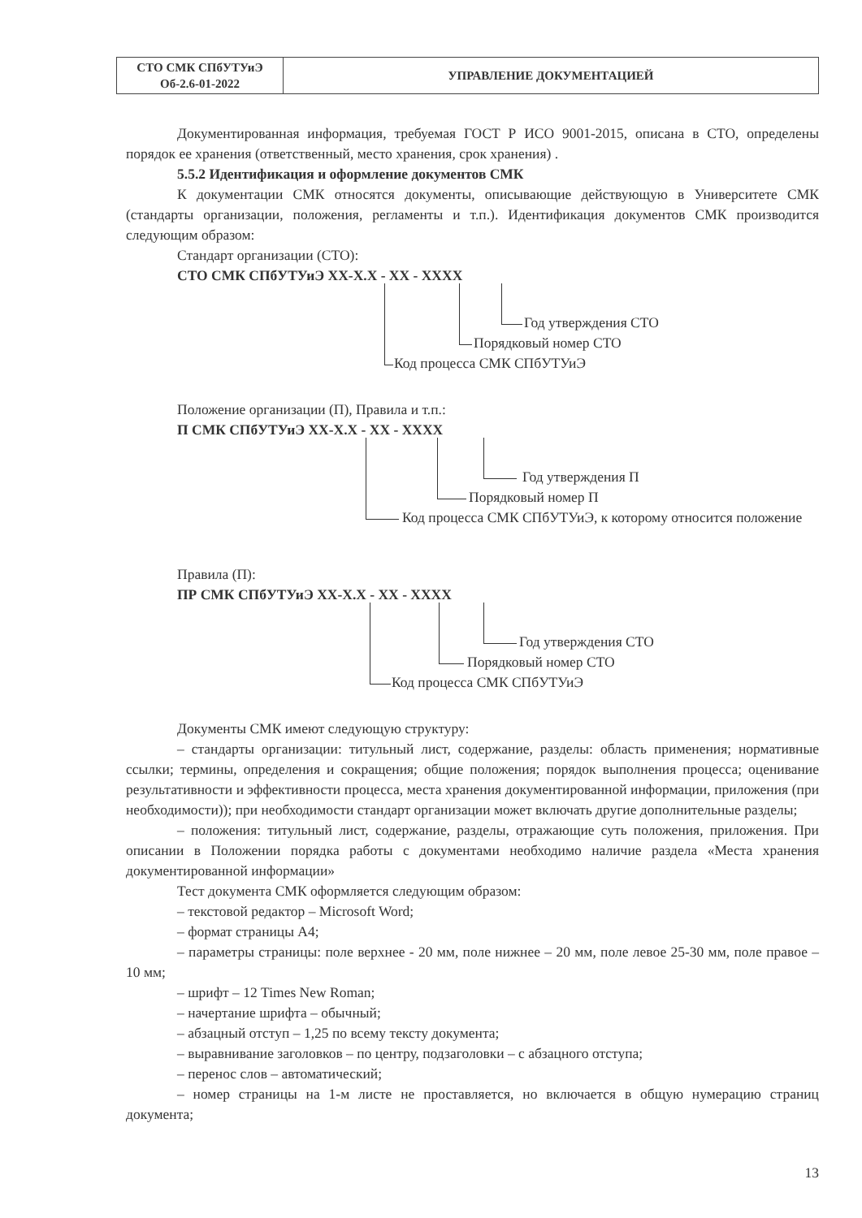| СТО СМК СПбУТУиЭ Об-2.6-01-2022 | УПРАВЛЕНИЕ ДОКУМЕНТАЦИЕЙ |
Документированная информация, требуемая ГОСТ Р ИСО 9001-2015, описана в СТО, определены порядок ее хранения (ответственный, место хранения, срок хранения) .
5.5.2 Идентификация и оформление документов СМК
К документации СМК относятся документы, описывающие действующую в Университете СМК (стандарты организации, положения, регламенты и т.п.). Идентификация документов СМК производится следующим образом:
Стандарт организации (СТО):
СТО СМК СПбУТУиЭ XX-X.X - XX - XXXX
Год утверждения СТО
Порядковый номер СТО
Код процесса СМК СПбУТУиЭ
Положение организации (П), Правила и т.п.:
П СМК СПбУТУиЭ XX-X.X - XX - XXXX
Год утверждения П
Порядковый номер П
Код процесса СМК СПбУТУиЭ, к которому относится положение
Правила (П):
ПР СМК СПбУТУиЭ XX-X.X - XX - XXXX
Год утверждения СТО
Порядковый номер СТО
Код процесса СМК СПбУТУиЭ
Документы СМК имеют следующую структуру:
– стандарты организации: титульный лист, содержание, разделы: область применения; нормативные ссылки; термины, определения и сокращения; общие положения; порядок выполнения процесса; оценивание результативности и эффективности процесса, места хранения документированной информации, приложения (при необходимости)); при необходимости стандарт организации может включать другие дополнительные разделы;
– положения: титульный лист, содержание, разделы, отражающие суть положения, приложения. При описании в Положении порядка работы с документами необходимо наличие раздела «Места хранения документированной информации»
Тест документа СМК оформляется следующим образом:
– текстовой редактор – Microsoft Word;
– формат страницы А4;
– параметры страницы: поле верхнее - 20 мм, поле нижнее – 20 мм, поле левое 25-30 мм, поле правое – 10 мм;
– шрифт – 12 Times New Roman;
– начертание шрифта – обычный;
– абзацный отступ – 1,25 по всему тексту документа;
– выравнивание заголовков – по центру, подзаголовки – с абзацного отступа;
– перенос слов – автоматический;
– номер страницы на 1-м листе не проставляется, но включается в общую нумерацию страниц документа;
13